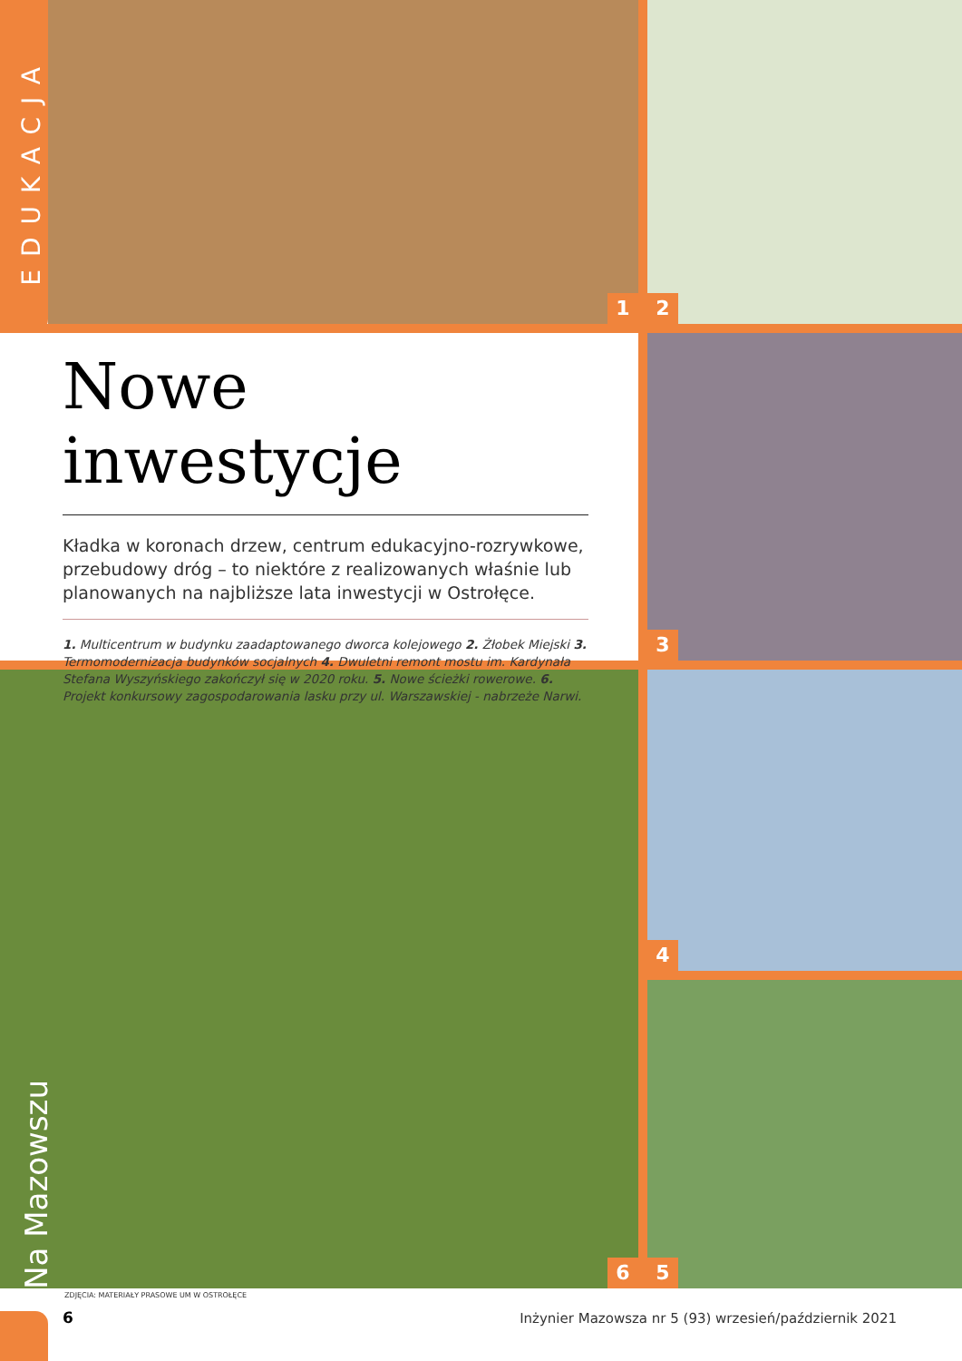EDUKACJA
1 2
3
4
6 5
Na Mazowszu
Nowe inwestycje
Kładka w koronach drzew, centrum edukacyjno-rozrywkowe, przebudowy dróg – to niektóre z realizowanych właśnie lub planowanych na najbliższe lata inwestycji w Ostrołęce.
1. Multicentrum w budynku zaadaptowanego dworca kolejowego 2. Żłobek Miejski 3. Termomodernizacja budynków socjalnych 4. Dwuletni remont mostu im. Kardynała Stefana Wyszyńskiego zakończył się w 2020 roku. 5. Nowe ścieżki rowerowe. 6. Projekt konkursowy zagospodarowania lasku przy ul. Warszawskiej - nabrzeże Narwi.
ZDJĘCIA: MATERIAŁY PRASOWE UM W OSTROŁĘCE
6
Inżynier Mazowsza nr 5 (93) wrzesień/październik 2021